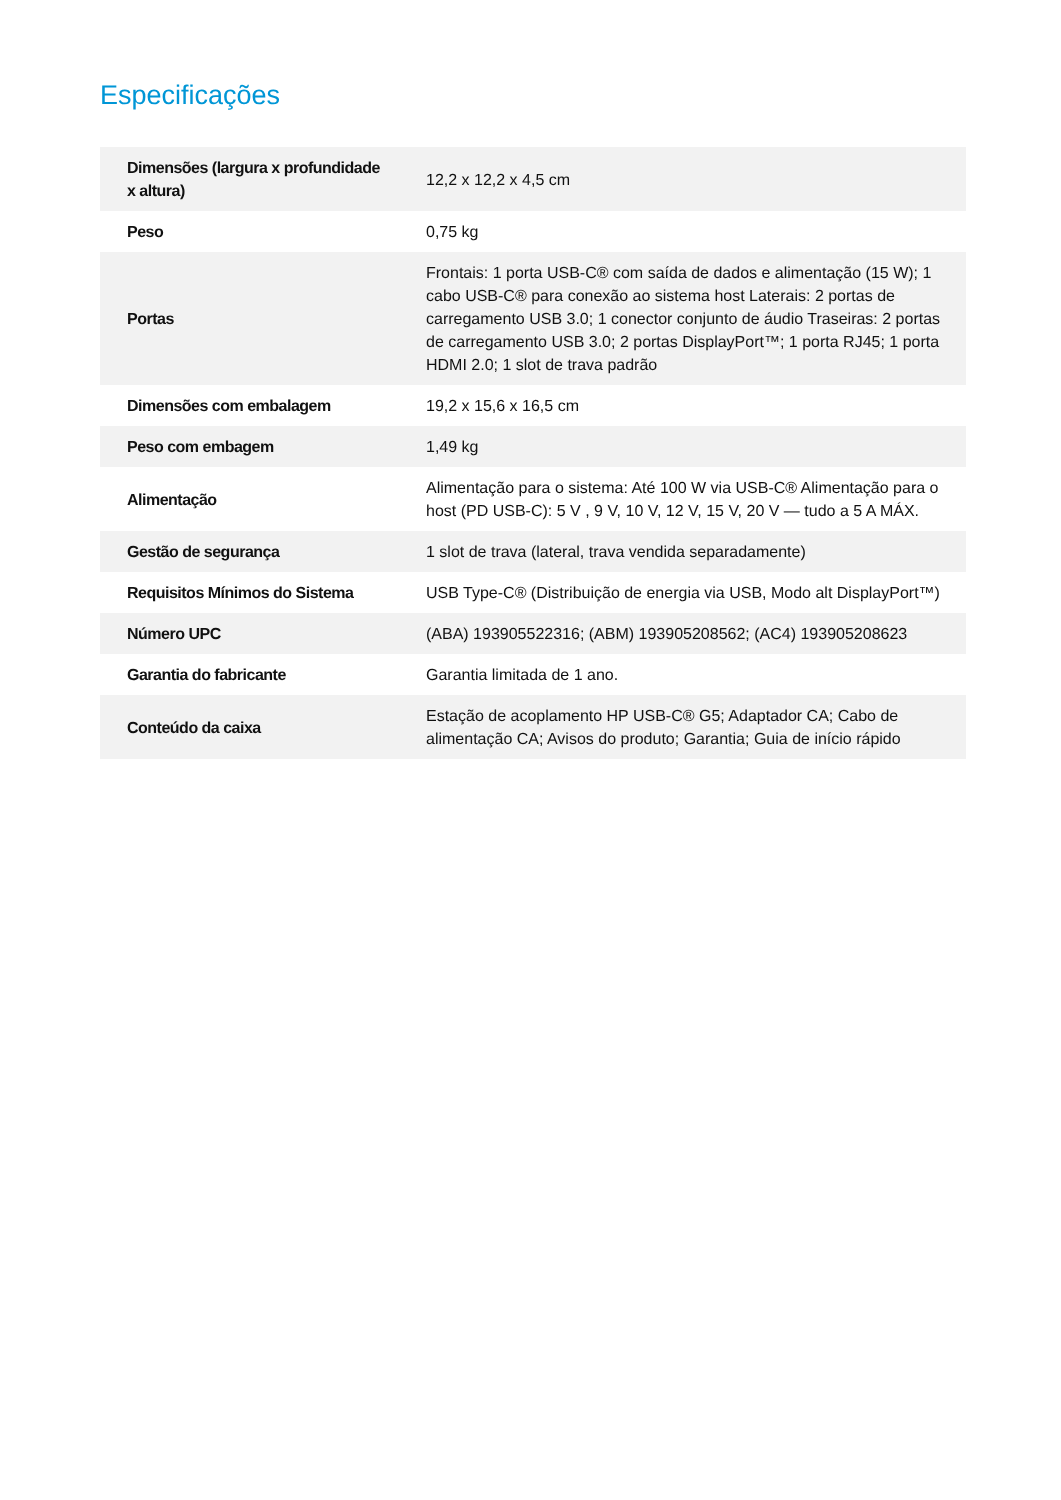Especificações
| Dimensões (largura x profundidade x altura) | 12,2 x 12,2 x 4,5 cm |
| Peso | 0,75 kg |
| Portas | Frontais: 1 porta USB-C® com saída de dados e alimentação (15 W); 1 cabo USB-C® para conexão ao sistema host Laterais: 2 portas de carregamento USB 3.0; 1 conector conjunto de áudio Traseiras: 2 portas de carregamento USB 3.0; 2 portas DisplayPort™; 1 porta RJ45; 1 porta HDMI 2.0; 1 slot de trava padrão |
| Dimensões com embalagem | 19,2 x 15,6 x 16,5 cm |
| Peso com embagem | 1,49 kg |
| Alimentação | Alimentação para o sistema: Até 100 W via USB-C® Alimentação para o host (PD USB-C): 5 V , 9 V, 10 V, 12 V, 15 V, 20 V — tudo a 5 A MÁX. |
| Gestão de segurança | 1 slot de trava (lateral, trava vendida separadamente) |
| Requisitos Mínimos do Sistema | USB Type-C® (Distribuição de energia via USB, Modo alt DisplayPort™) |
| Número UPC | (ABA) 193905522316; (ABM) 193905208562; (AC4) 193905208623 |
| Garantia do fabricante | Garantia limitada de 1 ano. |
| Conteúdo da caixa | Estação de acoplamento HP USB-C® G5; Adaptador CA; Cabo de alimentação CA; Avisos do produto; Garantia; Guia de início rápido |